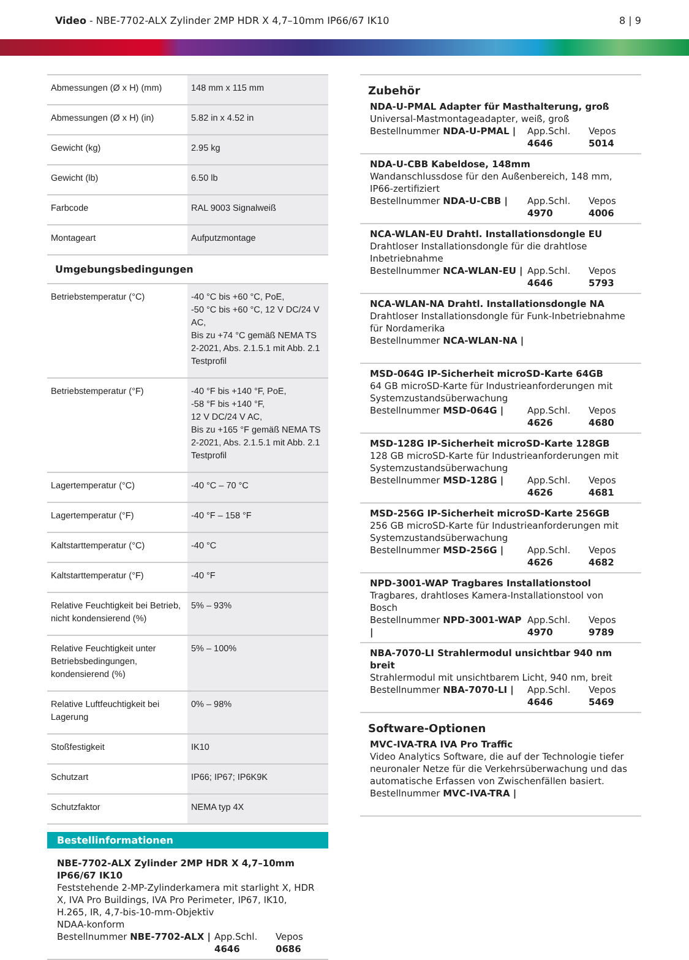Video - NBE-7702-ALX Zylinder 2MP HDR X 4,7–10mm IP66/67 IK10
8 | 9
| Abmessungen (Ø x H) (mm) | 148 mm x 115 mm |
| Abmessungen (Ø x H) (in) | 5.82 in x 4.52 in |
| Gewicht (kg) | 2.95 kg |
| Gewicht (lb) | 6.50 lb |
| Farbcode | RAL 9003 Signalweiß |
| Montageart | Aufputzmontage |
| Umgebungsbedingungen | |
| Betriebstemperatur (°C) | -40 °C bis +60 °C, PoE, -50 °C bis +60 °C, 12 V DC/24 V AC, Bis zu +74 °C gemäß NEMA TS 2-2021, Abs. 2.1.5.1 mit Abb. 2.1 Testprofil |
| Betriebstemperatur (°F) | -40 °F bis +140 °F, PoE, -58 °F bis +140 °F, 12 V DC/24 V AC, Bis zu +165 °F gemäß NEMA TS 2-2021, Abs. 2.1.5.1 mit Abb. 2.1 Testprofil |
| Lagertemperatur (°C) | -40 °C – 70 °C |
| Lagertemperatur (°F) | -40 °F – 158 °F |
| Kaltstarttemperatur (°C) | -40 °C |
| Kaltstarttemperatur (°F) | -40 °F |
| Relative Feuchtigkeit bei Betrieb, nicht kondensierend (%) | 5% – 93% |
| Relative Feuchtigkeit unter Betriebs­bedingungen, kondensierend (%) | 5% – 100% |
| Relative Luftfeuchtigkeit bei Lage­rung | 0% – 98% |
| Stoßfestigkeit | IK10 |
| Schutzart | IP66; IP67; IP6K9K |
| Schutzfaktor | NEMA typ 4X |
Bestellinformationen
NBE-7702-ALX Zylinder 2MP HDR X 4,7–10mm IP66/67 IK10
Feststehende 2-MP-Zylinderkamera mit starlight X, HDR X, IVA Pro Buildings, IVA Pro Perimeter, IP67, IK10, H.265, IR, 4,7-bis-10-mm-Objektiv
NDAA-konform
Bestellnummer NBE-7702-ALX | App.Schl. 4646 Vepos 0686
Zubehör
NDA-U-PMAL Adapter für Masthalterung, groß
Universal-Mastmontageadapter, weiß, groß
Bestellnummer NDA-U-PMAL | App.Schl. 4646 Vepos 5014
NDA-U-CBB Kabeldose, 148mm
Wandanschlussdose für den Außenbereich, 148 mm, IP66-zertifiziert
Bestellnummer NDA-U-CBB | App.Schl. 4970 Vepos 4006
NCA-WLAN-EU Drahtl. Installationsdongle EU
Drahtloser Installationsdongle für die drahtlose Inbetriebnahme
Bestellnummer NCA-WLAN-EU | App.Schl. 4646 Vepos 5793
NCA-WLAN-NA Drahtl. Installationsdongle NA
Drahtloser Installationsdongle für Funk-Inbetriebnahme für Nordamerika
Bestellnummer NCA-WLAN-NA |
MSD-064G IP-Sicherheit microSD-Karte 64GB
64 GB microSD-Karte für Industrieanforderungen mit Systemzustandsüberwachung
Bestellnummer MSD-064G | App.Schl. 4626 Vepos 4680
MSD-128G IP-Sicherheit microSD-Karte 128GB
128 GB microSD-Karte für Industrieanforderungen mit Systemzustandsüberwachung
Bestellnummer MSD-128G | App.Schl. 4626 Vepos 4681
MSD-256G IP-Sicherheit microSD-Karte 256GB
256 GB microSD-Karte für Industrieanforderungen mit Systemzustandsüberwachung
Bestellnummer MSD-256G | App.Schl. 4626 Vepos 4682
NPD-3001-WAP Tragbares Installationstool
Tragbares, drahtloses Kamera-Installationstool von Bosch
Bestellnummer NPD-3001-WAP | App.Schl. 4970 Vepos 9789
NBA-7070-LI Strahlermodul unsichtbar 940 nm breit
Strahlermodul mit unsichtbarem Licht, 940 nm, breit
Bestellnummer NBA-7070-LI | App.Schl. 4646 Vepos 5469
Software-Optionen
MVC-IVA-TRA IVA Pro Traffic
Video Analytics Software, die auf der Technologie tiefer neuronaler Netze für die Verkehrsüberwachung und das automatische Erfassen von Zwischenfällen basiert.
Bestellnummer MVC-IVA-TRA |